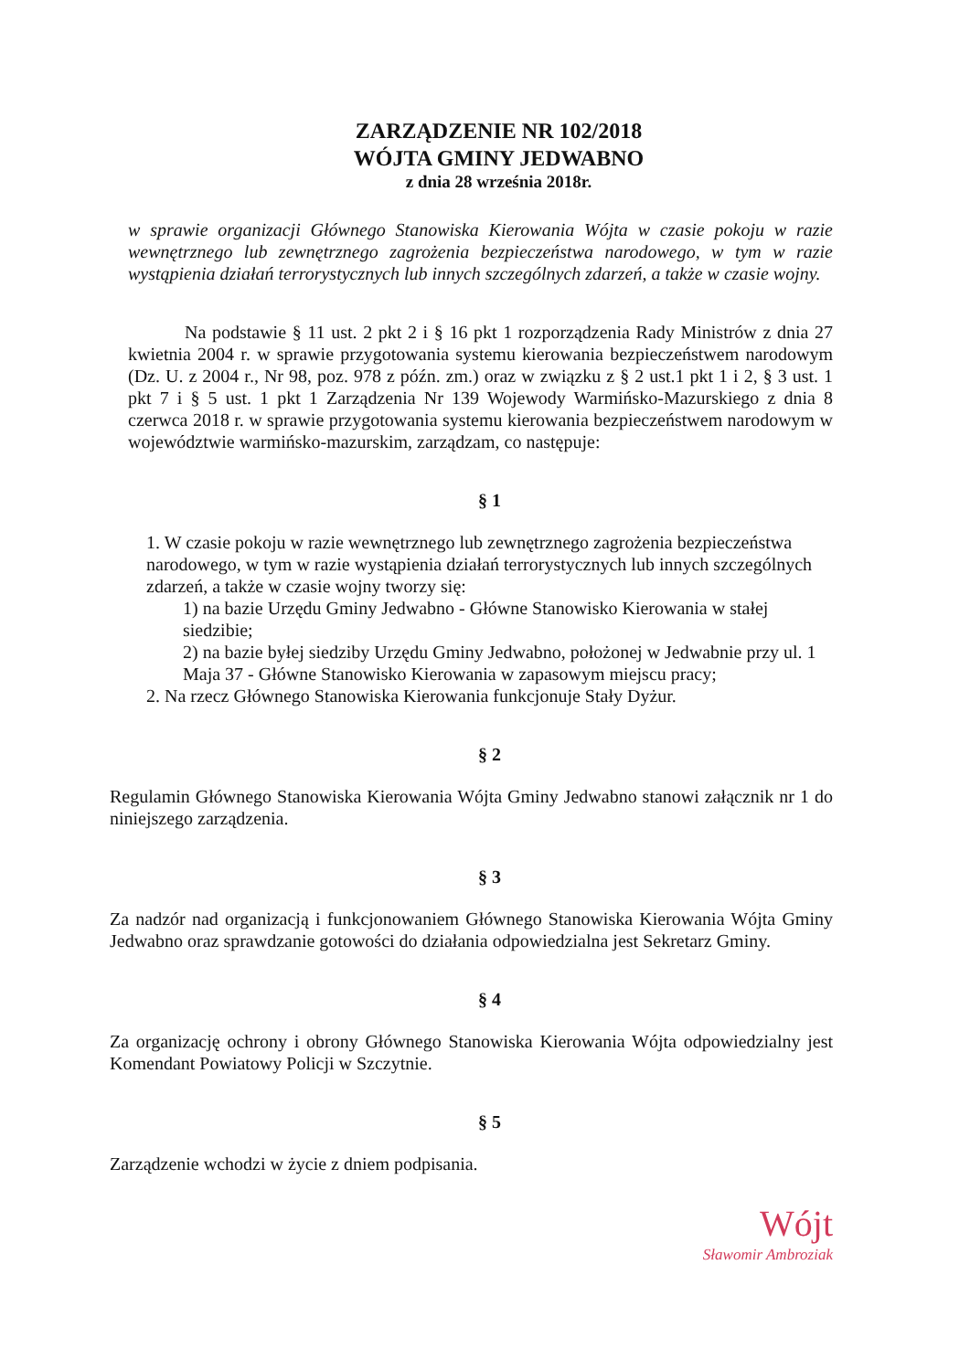ZARZĄDZENIE NR 102/2018
WÓJTA GMINY JEDWABNO
z dnia 28 września 2018r.
w sprawie organizacji Głównego Stanowiska Kierowania Wójta w czasie pokoju w razie wewnętrznego lub zewnętrznego zagrożenia bezpieczeństwa narodowego, w tym w razie wystąpienia działań terrorystycznych lub innych szczególnych zdarzeń, a także w czasie wojny.
Na podstawie § 11 ust. 2 pkt 2 i § 16 pkt 1 rozporządzenia Rady Ministrów z dnia 27 kwietnia 2004 r. w sprawie przygotowania systemu kierowania bezpieczeństwem narodowym (Dz. U. z 2004 r., Nr 98, poz. 978 z późn. zm.) oraz w związku z § 2 ust.1 pkt 1 i 2, § 3 ust. 1 pkt 7 i § 5 ust. 1 pkt 1 Zarządzenia Nr 139 Wojewody Warmińsko-Mazurskiego z dnia 8 czerwca 2018 r. w sprawie przygotowania systemu kierowania bezpieczeństwem narodowym w województwie warmińsko-mazurskim, zarządzam, co następuje:
§ 1
1. W czasie pokoju w razie wewnętrznego lub zewnętrznego zagrożenia bezpieczeństwa narodowego, w tym w razie wystąpienia działań terrorystycznych lub innych szczególnych zdarzeń, a także w czasie wojny tworzy się:
1) na bazie Urzędu Gminy Jedwabno - Główne Stanowisko Kierowania w stałej siedzibie;
2) na bazie byłej siedziby Urzędu Gminy Jedwabno, położonej w Jedwabnie przy ul. 1 Maja 37 - Główne Stanowisko Kierowania w zapasowym miejscu pracy;
2. Na rzecz Głównego Stanowiska Kierowania funkcjonuje Stały Dyżur.
§ 2
Regulamin Głównego Stanowiska Kierowania Wójta Gminy Jedwabno stanowi załącznik nr 1 do niniejszego zarządzenia.
§ 3
Za nadzór nad organizacją i funkcjonowaniem Głównego Stanowiska Kierowania Wójta Gminy Jedwabno oraz sprawdzanie gotowości do działania odpowiedzialna jest Sekretarz Gminy.
§ 4
Za organizację ochrony i obrony Głównego Stanowiska Kierowania Wójta odpowiedzialny jest Komendant Powiatowy Policji w Szczytnie.
§ 5
Zarządzenie wchodzi w życie z dniem podpisania.
Wójt
Sławomir Ambroziak